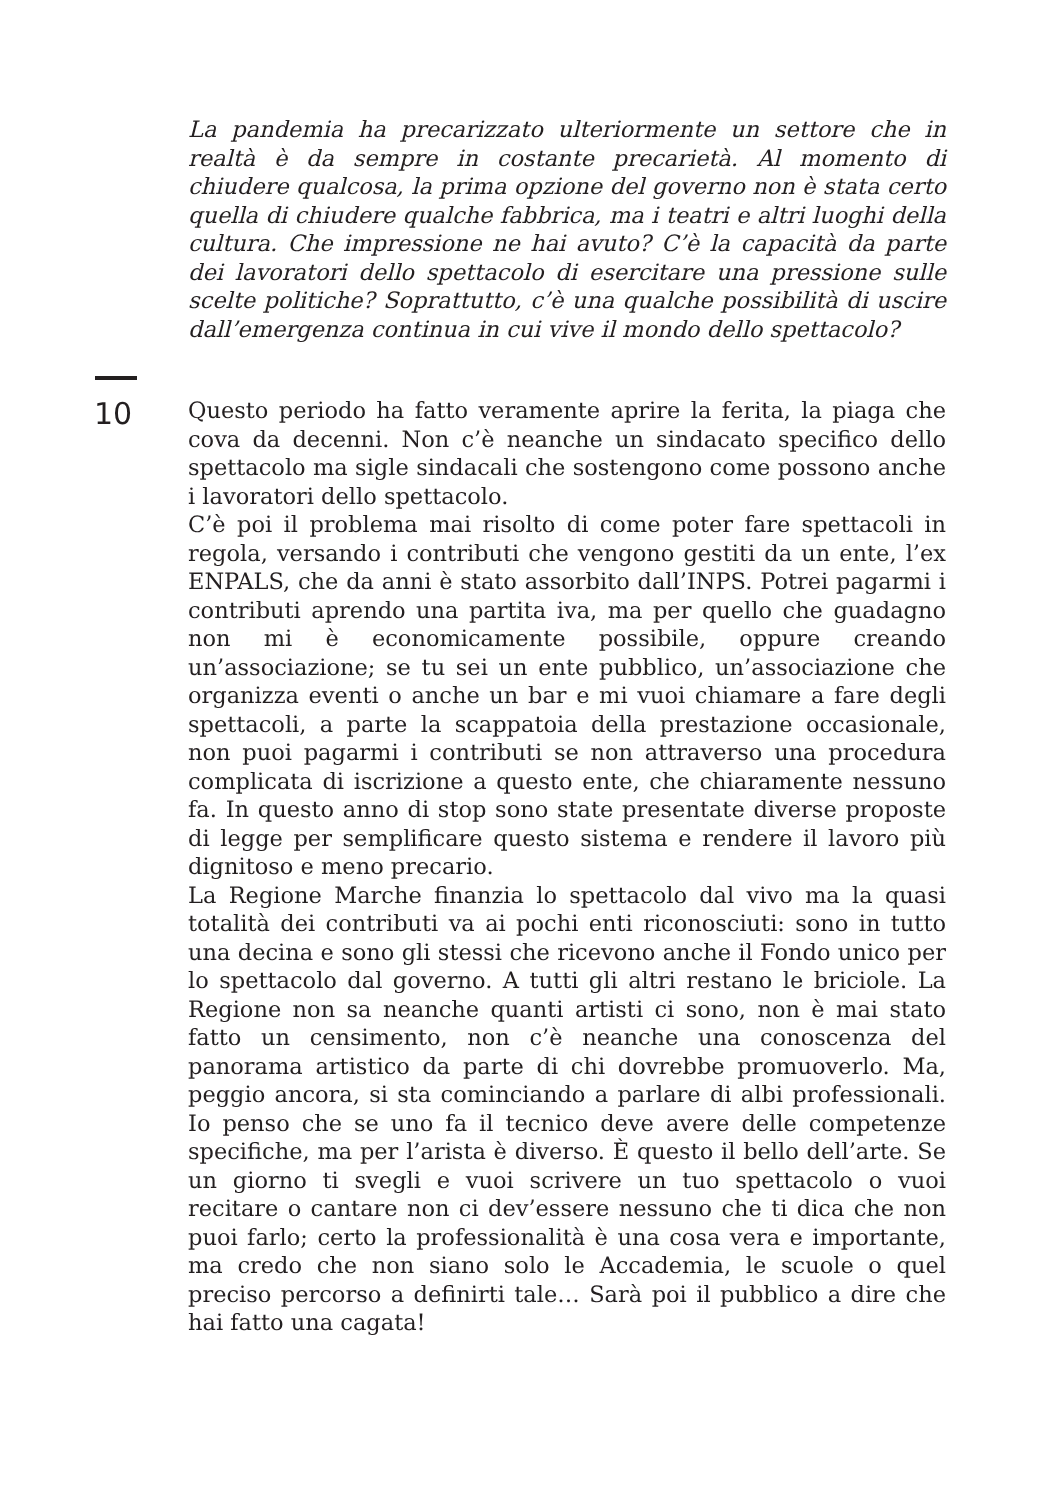La pandemia ha precarizzato ulteriormente un settore che in realtà è da sempre in costante precarietà. Al momento di chiudere qualcosa, la prima opzione del governo non è stata certo quella di chiudere qualche fabbrica, ma i teatri e altri luoghi della cultura. Che impressione ne hai avuto? C’è la capacità da parte dei lavoratori dello spettacolo di esercitare una pressione sulle scelte politiche? Soprattutto, c’è una qualche possibilità di uscire dall’emergenza continua in cui vive il mondo dello spettacolo?
10
Questo periodo ha fatto veramente aprire la ferita, la piaga che cova da decenni. Non c’è neanche un sindacato specifico dello spettacolo ma sigle sindacali che sostengono come possono anche i lavoratori dello spettacolo.
C’è poi il problema mai risolto di come poter fare spettacoli in regola, versando i contributi che vengono gestiti da un ente, l’ex ENPALS, che da anni è stato assorbito dall’INPS. Potrei pagarmi i contributi aprendo una partita iva, ma per quello che guadagno non mi è economicamente possibile, oppure creando un’associazione; se tu sei un ente pubblico, un’associazione che organizza eventi o anche un bar e mi vuoi chiamare a fare degli spettacoli, a parte la scappatoia della prestazione occasionale, non puoi pagarmi i contributi se non attraverso una procedura complicata di iscrizione a questo ente, che chiaramente nessuno fa. In questo anno di stop sono state presentate diverse proposte di legge per semplificare questo sistema e rendere il lavoro più dignitoso e meno precario.
La Regione Marche finanzia lo spettacolo dal vivo ma la quasi totalità dei contributi va ai pochi enti riconosciuti: sono in tutto una decina e sono gli stessi che ricevono anche il Fondo unico per lo spettacolo dal governo. A tutti gli altri restano le briciole. La Regione non sa neanche quanti artisti ci sono, non è mai stato fatto un censimento, non c’è neanche una conoscenza del panorama artistico da parte di chi dovrebbe promuoverlo. Ma, peggio ancora, si sta cominciando a parlare di albi professionali. Io penso che se uno fa il tecnico deve avere delle competenze specifiche, ma per l’arista è diverso. È questo il bello dell’arte. Se un giorno ti svegli e vuoi scrivere un tuo spettacolo o vuoi recitare o cantare non ci dev’essere nessuno che ti dica che non puoi farlo; certo la professionalità è una cosa vera e importante, ma credo che non siano solo le Accademia, le scuole o quel preciso percorso a definirti tale… Sarà poi il pubblico a dire che hai fatto una cagata!